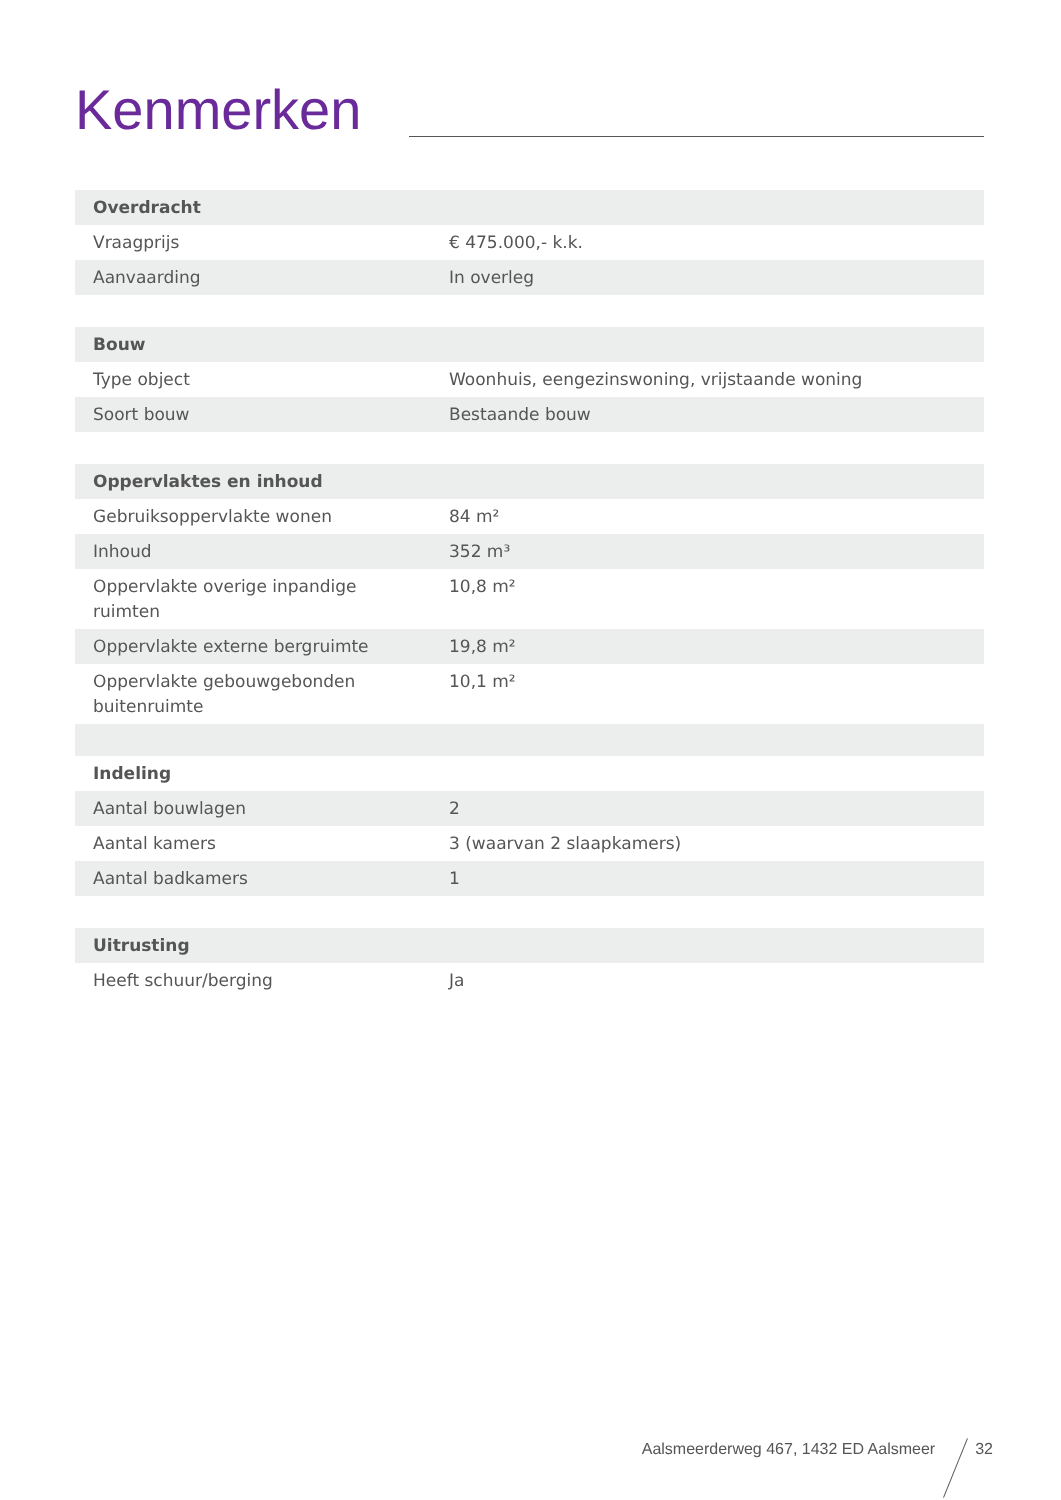Kenmerken
| Overdracht | |
| --- | --- |
| Vraagprijs | € 475.000,- k.k. |
| Aanvaarding | In overleg |
| Bouw | |
| Type object | Woonhuis, eengezinswoning, vrijstaande woning |
| Soort bouw | Bestaande bouw |
| Oppervlaktes en inhoud | |
| Gebruiksoppervlakte wonen | 84 m² |
| Inhoud | 352 m³ |
| Oppervlakte overige inpandige ruimten | 10,8 m² |
| Oppervlakte externe bergruimte | 19,8 m² |
| Oppervlakte gebouwgebonden buitenruimte | 10,1 m² |
| Indeling | |
| Aantal bouwlagen | 2 |
| Aantal kamers | 3 (waarvan 2 slaapkamers) |
| Aantal badkamers | 1 |
| Uitrusting | |
| Heeft schuur/berging | Ja |
Aalsmeerderweg 467, 1432 ED Aalsmeer 32